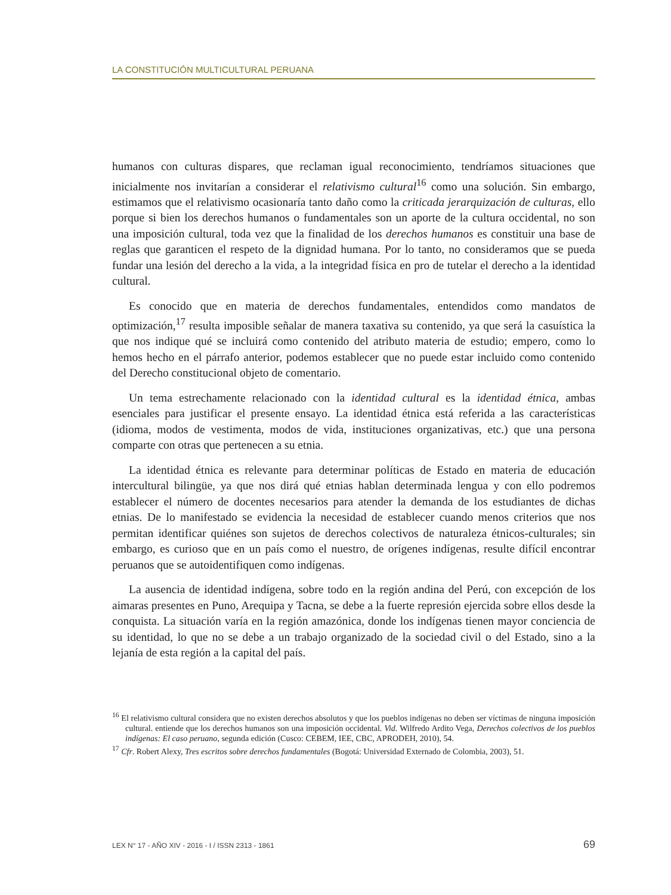LA CONSTITUCIÓN MULTICULTURAL PERUANA
humanos con culturas dispares, que reclaman igual reconocimiento, tendríamos situaciones que inicialmente nos invitarían a considerar el relativismo cultural<sup>16</sup> como una solución. Sin embargo, estimamos que el relativismo ocasionaría tanto daño como la criticada jerarquización de culturas, ello porque si bien los derechos humanos o fundamentales son un aporte de la cultura occidental, no son una imposición cultural, toda vez que la finalidad de los derechos humanos es constituir una base de reglas que garanticen el respeto de la dignidad humana. Por lo tanto, no consideramos que se pueda fundar una lesión del derecho a la vida, a la integridad física en pro de tutelar el derecho a la identidad cultural.
Es conocido que en materia de derechos fundamentales, entendidos como mandatos de optimización,<sup>17</sup> resulta imposible señalar de manera taxativa su contenido, ya que será la casuística la que nos indique qué se incluirá como contenido del atributo materia de estudio; empero, como lo hemos hecho en el párrafo anterior, podemos establecer que no puede estar incluido como contenido del Derecho constitucional objeto de comentario.
Un tema estrechamente relacionado con la identidad cultural es la identidad étnica, ambas esenciales para justificar el presente ensayo. La identidad étnica está referida a las características (idioma, modos de vestimenta, modos de vida, instituciones organizativas, etc.) que una persona comparte con otras que pertenecen a su etnia.
La identidad étnica es relevante para determinar políticas de Estado en materia de educación intercultural bilingüe, ya que nos dirá qué etnias hablan determinada lengua y con ello podremos establecer el número de docentes necesarios para atender la demanda de los estudiantes de dichas etnias. De lo manifestado se evidencia la necesidad de establecer cuando menos criterios que nos permitan identificar quiénes son sujetos de derechos colectivos de naturaleza étnicos-culturales; sin embargo, es curioso que en un país como el nuestro, de orígenes indígenas, resulte difícil encontrar peruanos que se autoidentifiquen como indígenas.
La ausencia de identidad indígena, sobre todo en la región andina del Perú, con excepción de los aimaras presentes en Puno, Arequipa y Tacna, se debe a la fuerte represión ejercida sobre ellos desde la conquista. La situación varía en la región amazónica, donde los indígenas tienen mayor conciencia de su identidad, lo que no se debe a un trabajo organizado de la sociedad civil o del Estado, sino a la lejanía de esta región a la capital del país.
<sup>16</sup> El relativismo cultural considera que no existen derechos absolutos y que los pueblos indígenas no deben ser víctimas de ninguna imposición cultural. entiende que los derechos humanos son una imposición occidental. Vid. Wilfredo Ardito Vega, Derechos colectivos de los pueblos indígenas: El caso peruano, segunda edición (Cusco: CEBEM, IEE, CBC, APRODEH, 2010), 54.
<sup>17</sup> Cfr. Robert Alexy, Tres escritos sobre derechos fundamentales (Bogotá: Universidad Externado de Colombia, 2003), 51.
LEX N° 17 - AÑO XIV - 2016 - I / ISSN 2313 - 1861 69